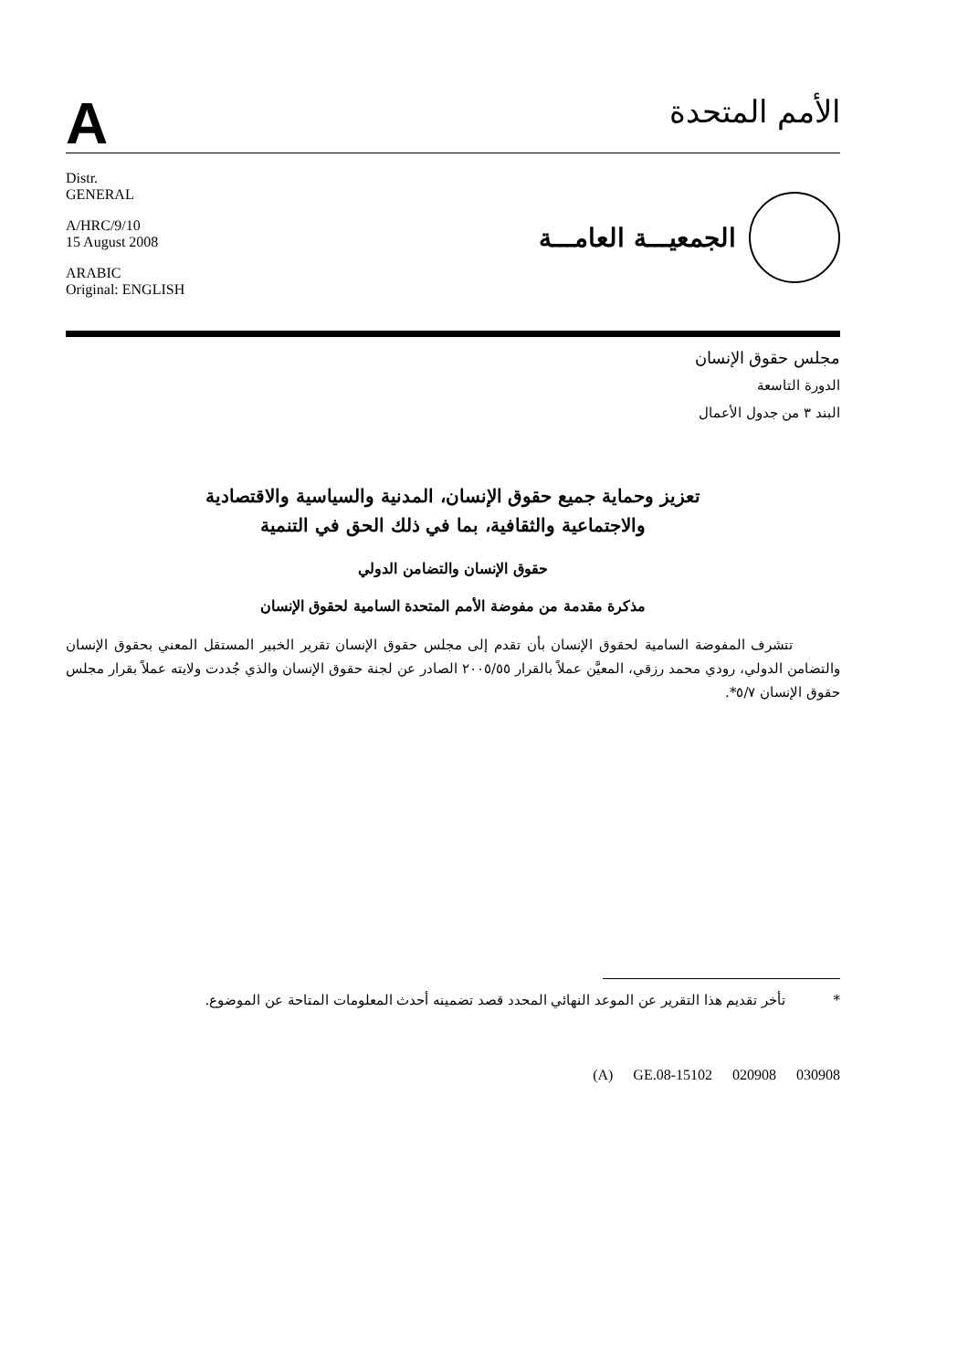A
الأمم المتحدة
Distr.
GENERAL
A/HRC/9/10
15 August 2008
ARABIC
Original: ENGLISH
الجمعيـــة العامـــة
مجلس حقوق الإنسان
الدورة التاسعة
البند ٣ من جدول الأعمال
تعزيز وحماية جميع حقوق الإنسان، المدنية والسياسية والاقتصادية
والاجتماعية والثقافية، بما في ذلك الحق في التنمية
حقوق الإنسان والتضامن الدولي
مذكرة مقدمة من مفوضة الأمم المتحدة السامية لحقوق الإنسان
تتشرف المفوضة السامية لحقوق الإنسان بأن تقدم إلى مجلس حقوق الإنسان تقرير الخبير المستقل المعني بحقوق الإنسان والتضامن الدولي، رودي محمد رزقي، المعيَّن عملاً بالقرار ٢٠٠٥/٥٥ الصادر عن لجنة حقوق الإنسان والذي جُددت ولايته عملاً بقرار مجلس حقوق الإنسان ٥/٧*.
* تأخر تقديم هذا التقرير عن الموعد النهائي المحدد قصد تضمينه أحدث المعلومات المتاحة عن الموضوع.
(A) GE.08-15102 020908 030908